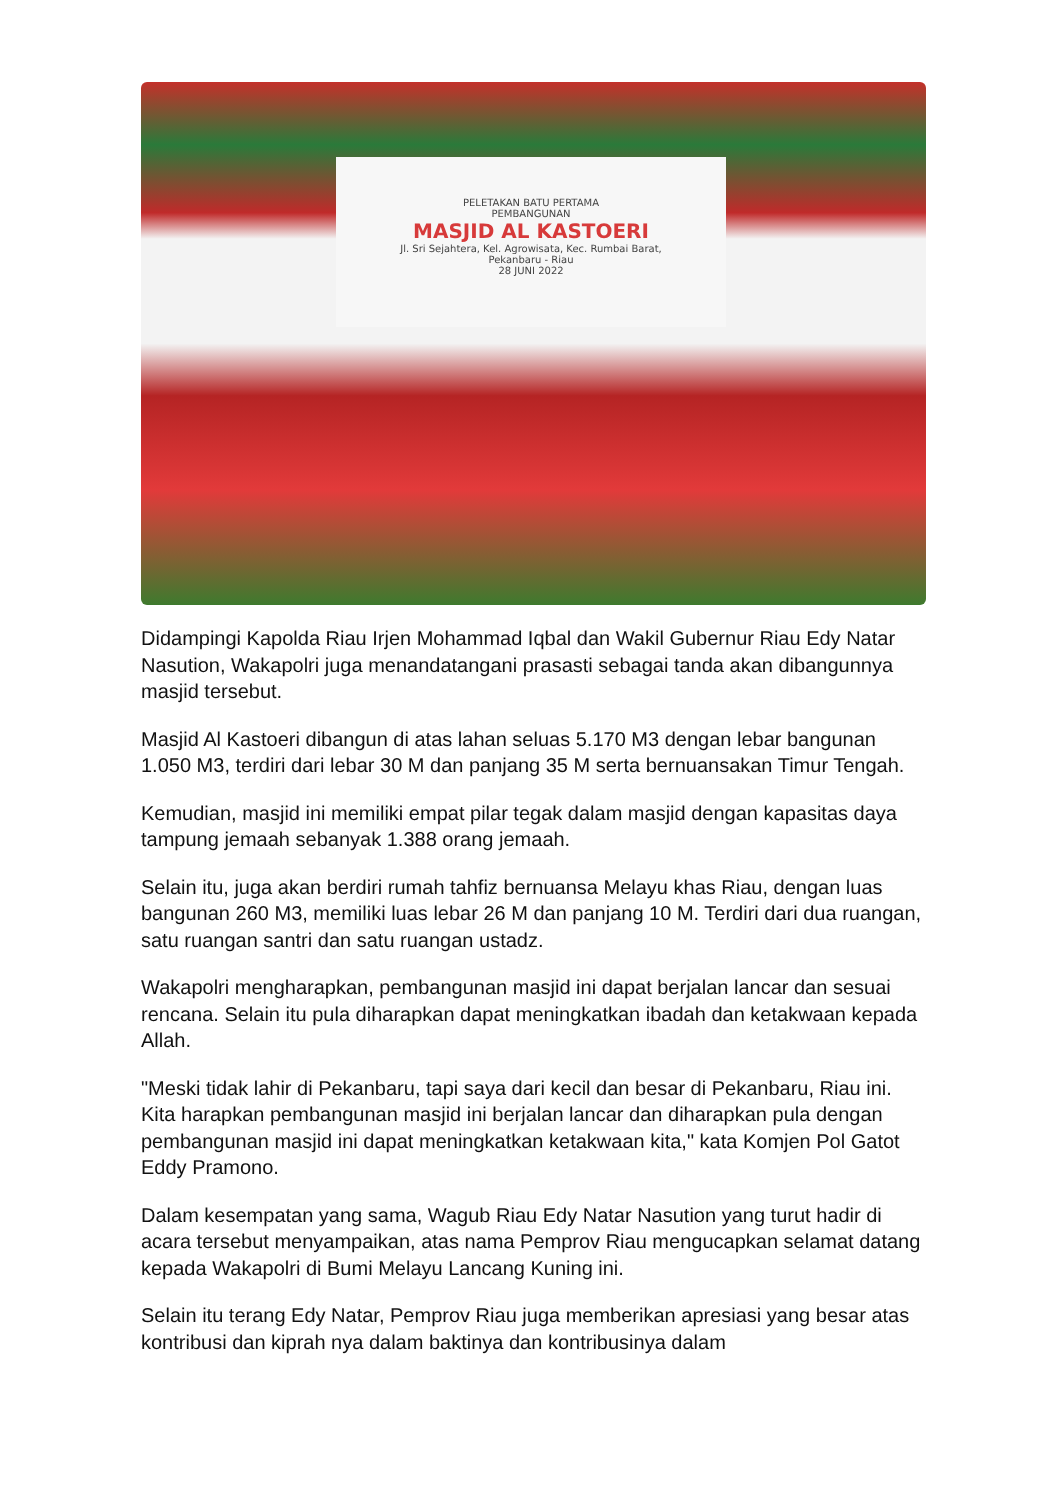PELETAKAN BATU PERTAMA
PEMBANGUNAN
MASJID AL KASTOERI
Jl. Sri Sejahtera, Kel. Agrowisata, Kec. Rumbai Barat,
Pekanbaru - Riau
28 JUNI 2022
Didampingi Kapolda Riau Irjen Mohammad Iqbal dan Wakil Gubernur Riau Edy Natar Nasution, Wakapolri juga menandatangani prasasti sebagai tanda akan dibangunnya masjid tersebut.
Masjid Al Kastoeri dibangun di atas lahan seluas 5.170 M3 dengan lebar bangunan 1.050 M3, terdiri dari lebar 30 M dan panjang 35 M serta bernuansakan Timur Tengah.
Kemudian, masjid ini memiliki empat pilar tegak dalam masjid dengan kapasitas daya tampung jemaah sebanyak 1.388 orang jemaah.
Selain itu, juga akan berdiri rumah tahfiz bernuansa Melayu khas Riau, dengan luas bangunan 260 M3, memiliki luas lebar 26 M dan panjang 10 M. Terdiri dari dua ruangan, satu ruangan santri dan satu ruangan ustadz.
Wakapolri mengharapkan, pembangunan masjid ini dapat berjalan lancar dan sesuai rencana. Selain itu pula diharapkan dapat meningkatkan ibadah dan ketakwaan kepada Allah.
"Meski tidak lahir di Pekanbaru, tapi saya dari kecil dan besar di Pekanbaru, Riau ini. Kita harapkan pembangunan masjid ini berjalan lancar dan diharapkan pula dengan pembangunan masjid ini dapat meningkatkan ketakwaan kita," kata Komjen Pol Gatot Eddy Pramono.
Dalam kesempatan yang sama, Wagub Riau Edy Natar Nasution yang turut hadir di acara tersebut menyampaikan, atas nama Pemprov Riau mengucapkan selamat datang kepada Wakapolri di Bumi Melayu Lancang Kuning ini.
Selain itu terang Edy Natar, Pemprov Riau juga memberikan apresiasi yang besar atas kontribusi dan kiprah nya dalam baktinya dan kontribusinya dalam